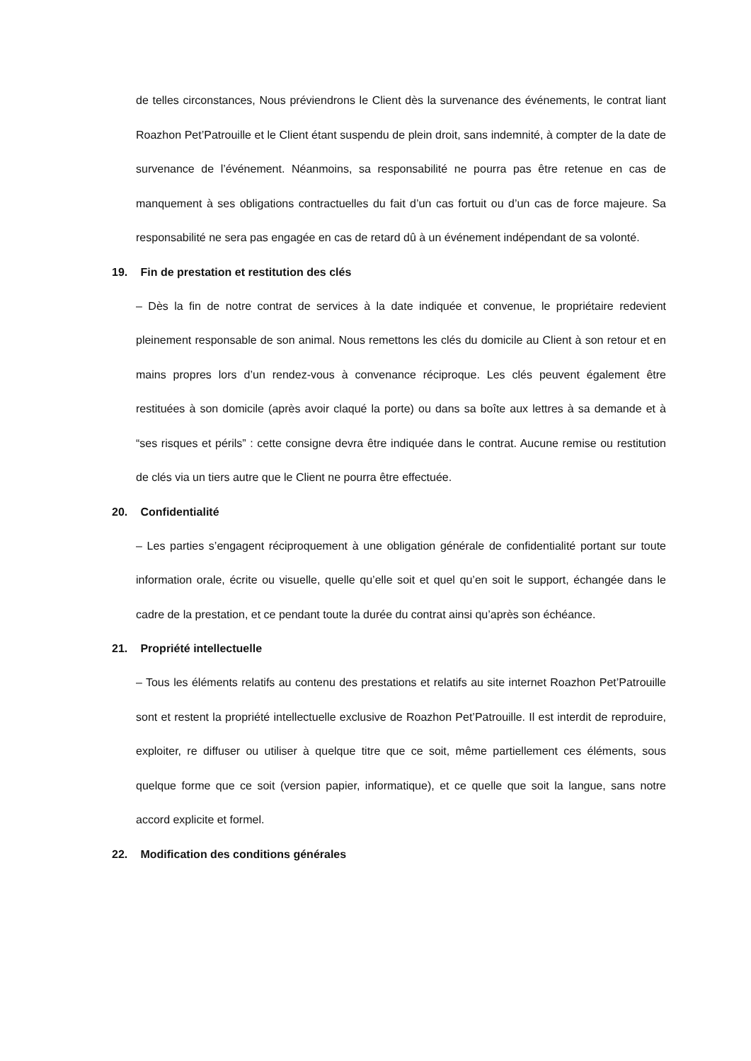de telles circonstances, Nous préviendrons le Client dès la survenance des événements, le contrat liant Roazhon Pet’Patrouille et le Client étant suspendu de plein droit, sans indemnité, à compter de la date de survenance de l’événement. Néanmoins, sa responsabilité ne pourra pas être retenue en cas de manquement à ses obligations contractuelles du fait d’un cas fortuit ou d’un cas de force majeure. Sa responsabilité ne sera pas engagée en cas de retard dû à un événement indépendant de sa volonté.
19. Fin de prestation et restitution des clés
– Dès la fin de notre contrat de services à la date indiquée et convenue, le propriétaire redevient pleinement responsable de son animal. Nous remettons les clés du domicile au Client à son retour et en mains propres lors d’un rendez-vous à convenance réciproque. Les clés peuvent également être restituées à son domicile (après avoir claqué la porte) ou dans sa boîte aux lettres à sa demande et à “ses risques et périls” : cette consigne devra être indiquée dans le contrat. Aucune remise ou restitution de clés via un tiers autre que le Client ne pourra être effectuée.
20. Confidentialité
– Les parties s’engagent réciproquement à une obligation générale de confidentialité portant sur toute information orale, écrite ou visuelle, quelle qu’elle soit et quel qu’en soit le support, échangée dans le cadre de la prestation, et ce pendant toute la durée du contrat ainsi qu’après son échéance.
21. Propriété intellectuelle
– Tous les éléments relatifs au contenu des prestations et relatifs au site internet Roazhon Pet’Patrouille sont et restent la propriété intellectuelle exclusive de Roazhon Pet’Patrouille. Il est interdit de reproduire, exploiter, re diffuser ou utiliser à quelque titre que ce soit, même partiellement ces éléments, sous quelque forme que ce soit (version papier, informatique), et ce quelle que soit la langue, sans notre accord explicite et formel.
22. Modification des conditions générales